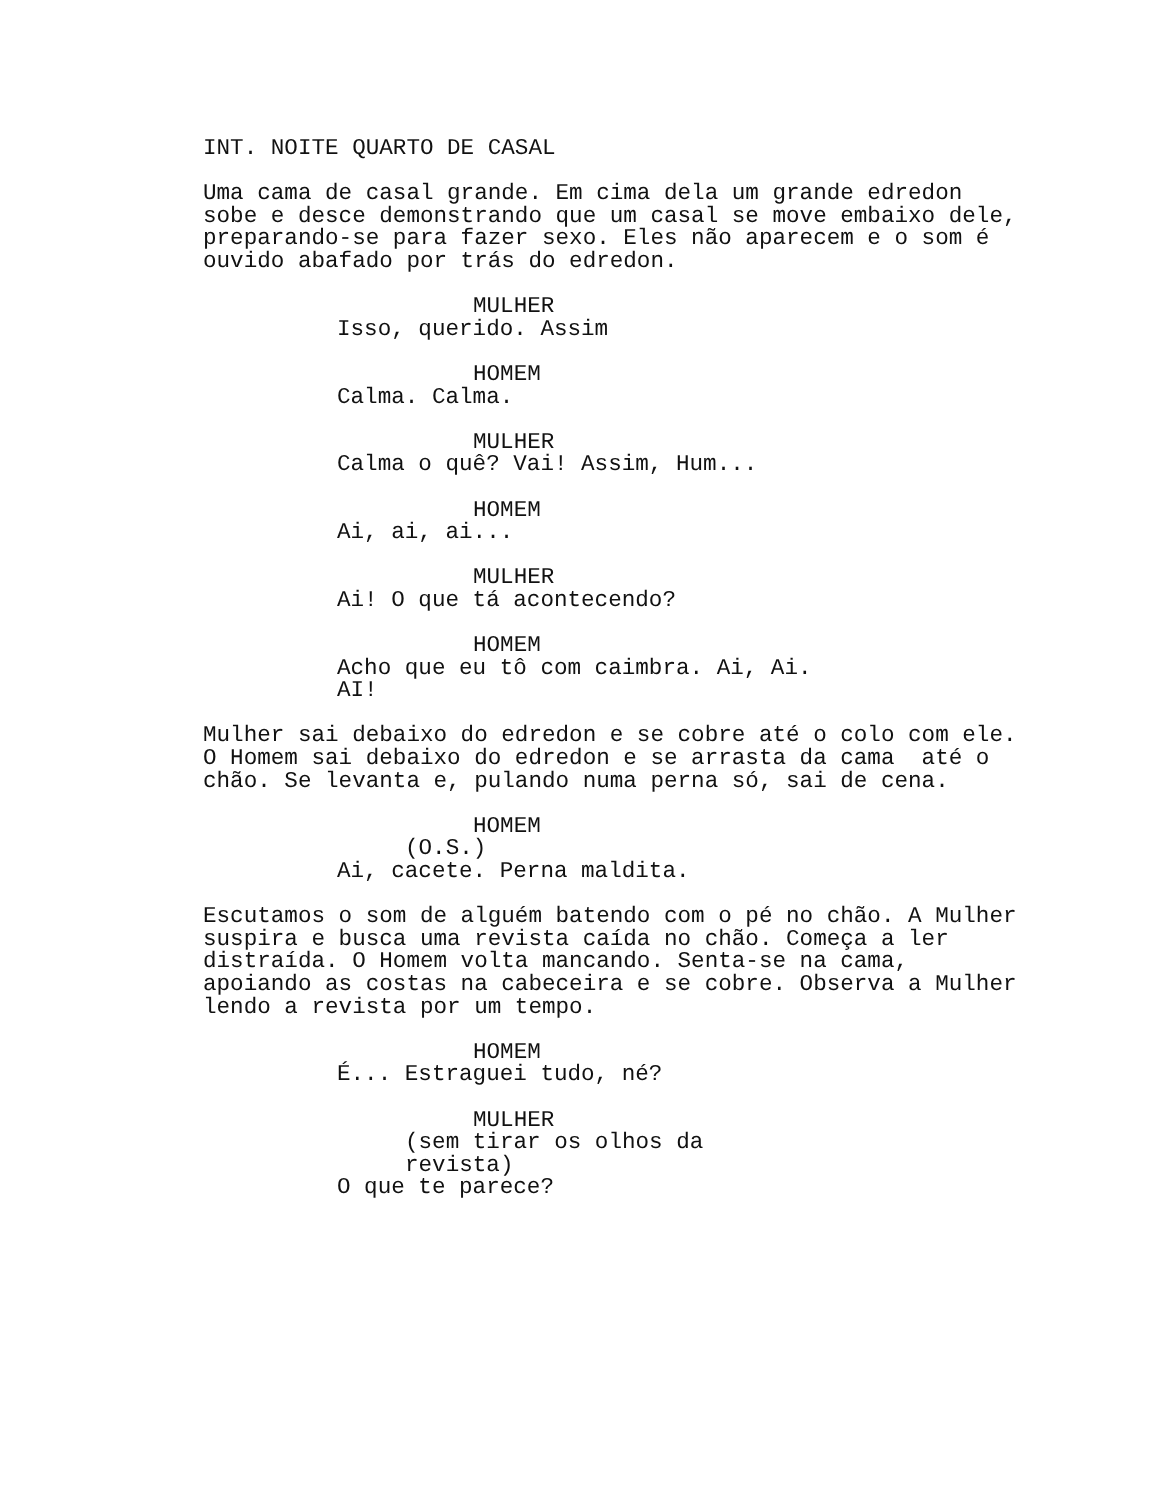INT. NOITE QUARTO DE CASAL
Uma cama de casal grande. Em cima dela um grande edredon sobe e desce demonstrando que um casal se move embaixo dele, preparando-se para fazer sexo. Eles não aparecem e o som é ouvido abafado por trás do edredon.
MULHER
Isso, querido. Assim
HOMEM
Calma. Calma.
MULHER
Calma o quê? Vai! Assim, Hum...
HOMEM
Ai, ai, ai...
MULHER
Ai! O que tá acontecendo?
HOMEM
Acho que eu tô com caimbra. Ai, Ai. AI!
Mulher sai debaixo do edredon e se cobre até o colo com ele. O Homem sai debaixo do edredon e se arrasta da cama até o chão. Se levanta e, pulando numa perna só, sai de cena.
HOMEM
(O.S.)
Ai, cacete. Perna maldita.
Escutamos o som de alguém batendo com o pé no chão. A Mulher suspira e busca uma revista caída no chão. Começa a ler distraída. O Homem volta mancando. Senta-se na cama, apoiando as costas na cabeceira e se cobre. Observa a Mulher lendo a revista por um tempo.
HOMEM
É... Estraguei tudo, né?
MULHER
(sem tirar os olhos da revista)
O que te parece?